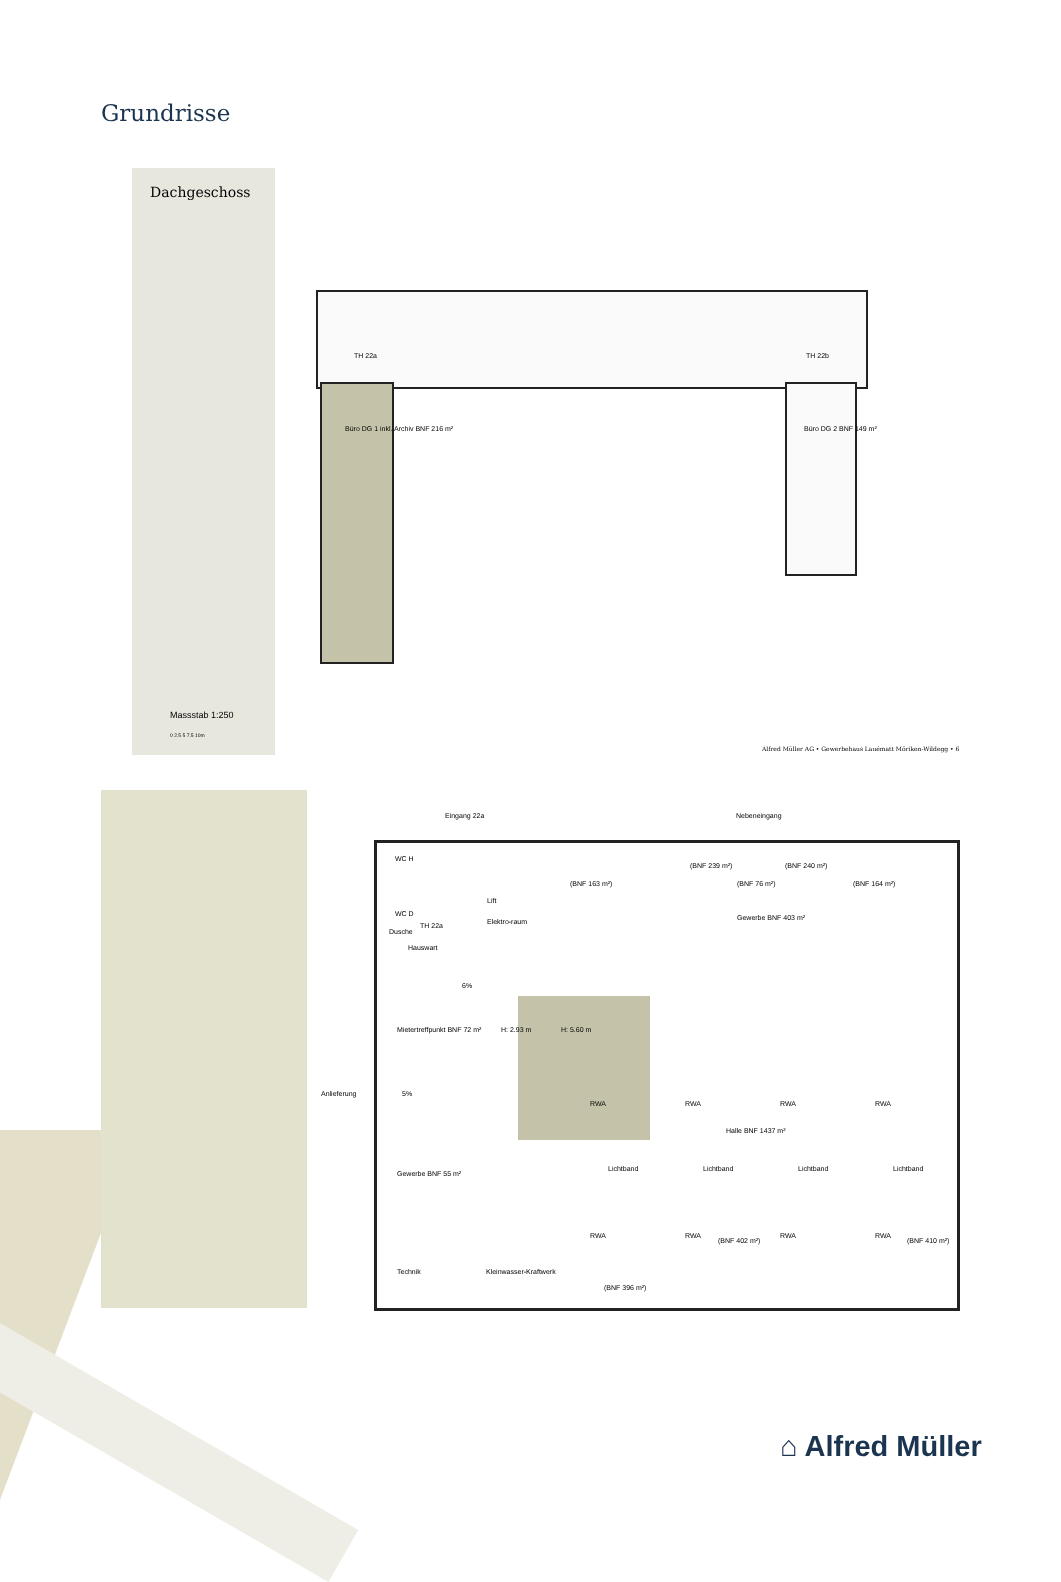Grundrisse
Dachgeschoss
Massstab 1:250
0 2.5 5 7.5 10m
Büro DG 1 inkl. Archiv BNF 216 m²
Büro DG 2 BNF 149 m²
TH 22a TH 22b
Alfred Müller AG • Gewerbehaus Lauématt Möriken-Wildegg • 6
Eingang 22a Nebeneingang
WC H
WC D
Dusche
TH 22a
Hauswart
Lift
Elektro-raum
(BNF 163 m²)
(BNF 239 m²)
(BNF 76 m²)
(BNF 240 m²)
(BNF 164 m²)
Gewerbe BNF 403 m²
6%
Mietertreffpunkt BNF 72 m² H: 2.93 m H: 5.60 m
Anlieferung 5%
RWA RWA RWA RWA
Halle BNF 1437 m²
Gewerbe BNF 55 m²
Lichtband Lichtband Lichtband Lichtband
RWA RWA
(BNF 402 m²)
RWA RWA
(BNF 410 m²)
Technik Kleinwasser-Kraftwerk
(BNF 396 m²)
⌂ Alfred Müller